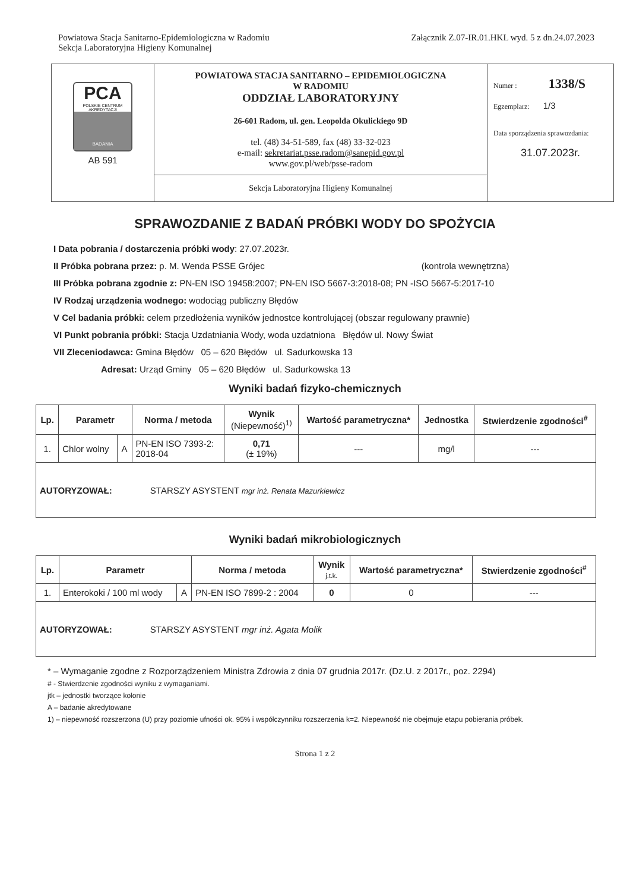Powiatowa Stacja Sanitarno-Epidemiologiczna w Radomiu
Sekcja Laboratoryjna Higieny Komunalnej
Załącznik Z.07-IR.01.HKL wyd. 5 z dn.24.07.2023
| PCA POLSKIE CENTRUM AKREDYTACJI BADANIA AB 591 | POWIATOWA STACJA SANITARNO – EPIDEMIOLOGICZNA W RADOMIU ODDZIAŁ LABORATORYJNY 26-601 Radom, ul. gen. Leopolda Okulickiego 9D tel. (48) 34-51-589, fax (48) 33-32-023 e-mail: sekretariat.psse.radom@sanepid.gov.pl www.gov.pl/web/psse-radom | Numer : 1338/S Egzemplarz: 1/3 Data sporządzenia sprawozdania: 31.07.2023r. |
| | Sekcja Laboratoryjna Higieny Komunalnej | |
SPRAWOZDANIE Z BADAŃ PRÓBKI WODY DO SPOŻYCIA
I Data pobrania / dostarczenia próbki wody: 27.07.2023r.
II Próbka pobrana przez: p. M. Wenda PSSE Grójec (kontrola wewnętrzna)
III Próbka pobrana zgodnie z: PN-EN ISO 19458:2007; PN-EN ISO 5667-3:2018-08; PN -ISO 5667-5:2017-10
IV Rodzaj urządzenia wodnego: wodociąg publiczny Błędów
V Cel badania próbki: celem przedłożenia wyników jednostce kontrolującej (obszar regulowany prawnie)
VI Punkt pobrania próbki: Stacja Uzdatniania Wody, woda uzdatniona Błędów ul. Nowy Świat
VII Zleceniodawca: Gmina Błędów 05 – 620 Błędów ul. Sadurkowska 13
Adresat: Urząd Gminy 05 – 620 Błędów ul. Sadurkowska 13
Wyniki badań fizyko-chemicznych
| Lp. | Parametr | | Norma / metoda | Wynik (Niepewność)<sup>1)</sup> | Wartość parametryczna* | Jednostka | Stwierdzenie zgodności<sup>#</sup> |
| --- | --- | --- | --- | --- | --- | --- | --- |
| 1. | Chlor wolny | A | PN-EN ISO 7393-2: 2018-04 | 0,71 (± 19%) | --- | mg/l | --- |
| AUTORYZOWAŁ: STARSZY ASYSTENT mgr inż. Renata Mazurkiewicz | | | | | | | |
Wyniki badań mikrobiologicznych
| Lp. | Parametr | | Norma / metoda | Wynik j.t.k. | Wartość parametryczna* | Stwierdzenie zgodności<sup>#</sup> |
| --- | --- | --- | --- | --- | --- | --- |
| 1. | Enterokoki / 100 ml wody | A | PN-EN ISO 7899-2 : 2004 | 0 | 0 | --- |
| AUTORYZOWAŁ: STARSZY ASYSTENT mgr inż. Agata Molik | | | | | | |
* – Wymaganie zgodne z Rozporządzeniem Ministra Zdrowia z dnia 07 grudnia 2017r. (Dz.U. z 2017r., poz. 2294)
# - Stwierdzenie zgodności wyniku z wymaganiami.
jtk – jednostki tworzące kolonie
A – badanie akredytowane
1) – niepewność rozszerzona (U) przy poziomie ufności ok. 95% i współczynniku rozszerzenia k=2. Niepewność nie obejmuje etapu pobierania próbek.
Strona 1 z 2